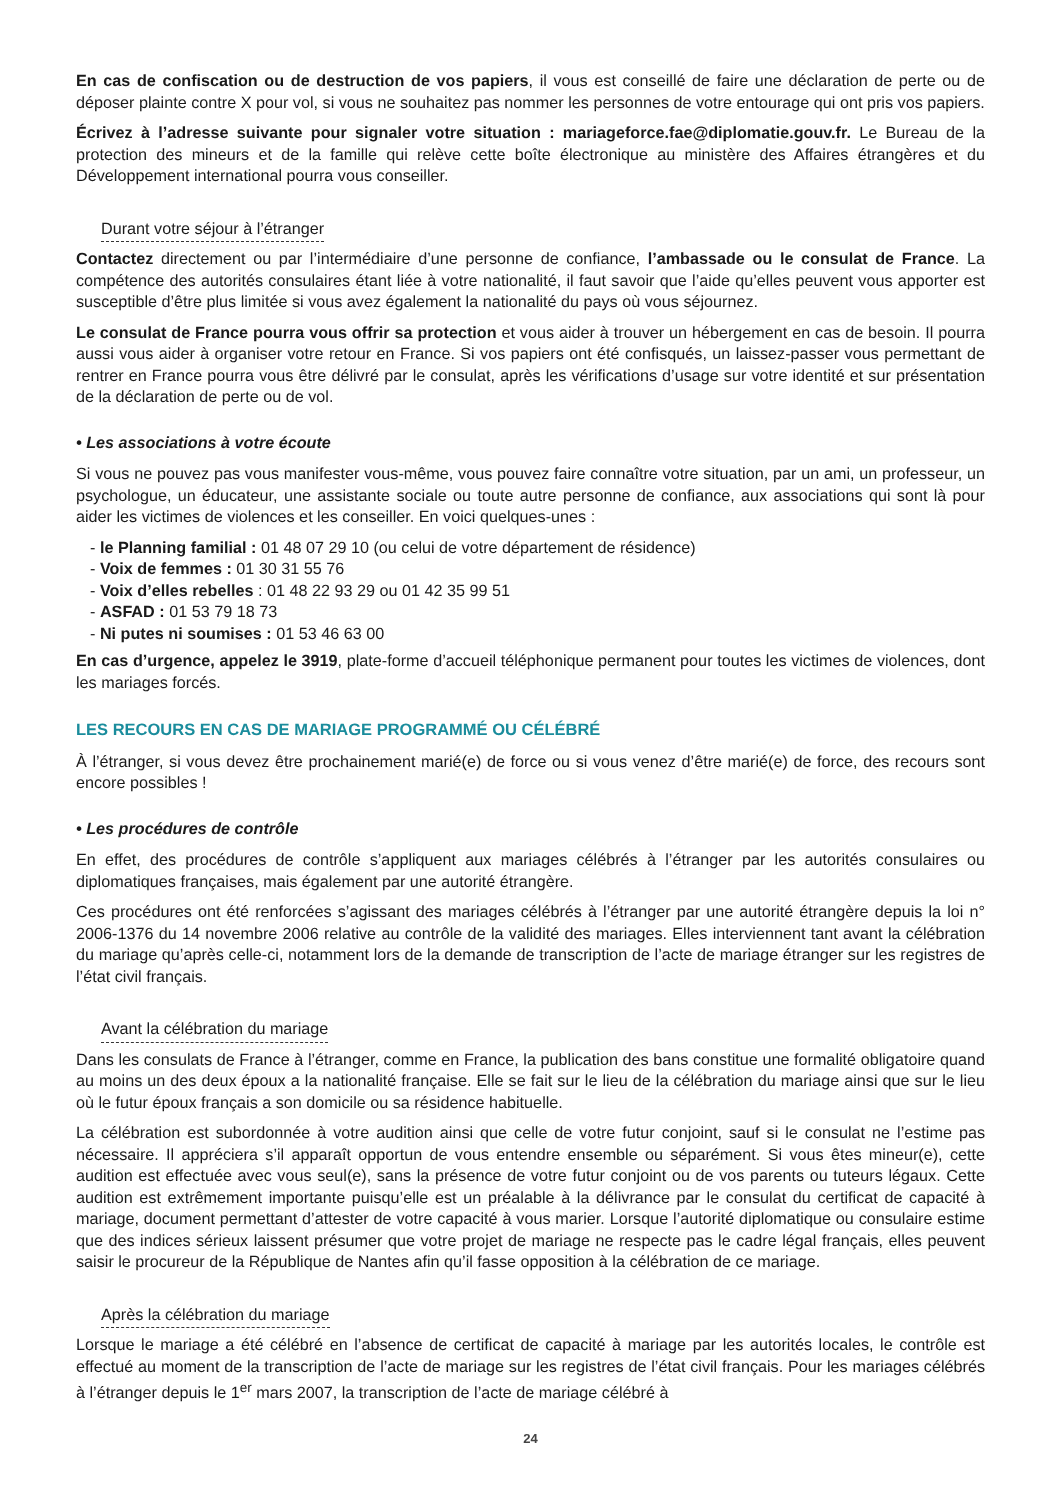En cas de confiscation ou de destruction de vos papiers, il vous est conseillé de faire une déclaration de perte ou de déposer plainte contre X pour vol, si vous ne souhaitez pas nommer les personnes de votre entourage qui ont pris vos papiers.
Écrivez à l’adresse suivante pour signaler votre situation : mariageforce.fae@diplomatie.gouv.fr. Le Bureau de la protection des mineurs et de la famille qui relève cette boîte électronique au ministère des Affaires étrangères et du Développement international pourra vous conseiller.
Durant votre séjour à l’étranger
Contactez directement ou par l’intermédiaire d’une personne de confiance, l’ambassade ou le consulat de France. La compétence des autorités consulaires étant liée à votre nationalité, il faut savoir que l’aide qu’elles peuvent vous apporter est susceptible d’être plus limitée si vous avez également la nationalité du pays où vous séjournez.
Le consulat de France pourra vous offrir sa protection et vous aider à trouver un hébergement en cas de besoin. Il pourra aussi vous aider à organiser votre retour en France. Si vos papiers ont été confisqués, un laissez-passer vous permettant de rentrer en France pourra vous être délivré par le consulat, après les vérifications d’usage sur votre identité et sur présentation de la déclaration de perte ou de vol.
• Les associations à votre écoute
Si vous ne pouvez pas vous manifester vous-même, vous pouvez faire connaître votre situation, par un ami, un professeur, un psychologue, un éducateur, une assistante sociale ou toute autre personne de confiance, aux associations qui sont là pour aider les victimes de violences et les conseiller. En voici quelques-unes :
- le Planning familial : 01 48 07 29 10 (ou celui de votre département de résidence)
- Voix de femmes : 01 30 31 55 76
- Voix d’elles rebelles : 01 48 22 93 29 ou 01 42 35 99 51
- ASFAD : 01 53 79 18 73
- Ni putes ni soumises : 01 53 46 63 00
En cas d’urgence, appelez le 3919, plate-forme d’accueil téléphonique permanent pour toutes les victimes de violences, dont les mariages forcés.
LES RECOURS EN CAS DE MARIAGE PROGRAMMÉ OU CÉLÉBRÉ
À l’étranger, si vous devez être prochainement marié(e) de force ou si vous venez d’être marié(e) de force, des recours sont encore possibles !
• Les procédures de contrôle
En effet, des procédures de contrôle s’appliquent aux mariages célébrés à l’étranger par les autorités consulaires ou diplomatiques françaises, mais également par une autorité étrangère.
Ces procédures ont été renforcées s’agissant des mariages célébrés à l’étranger par une autorité étrangère depuis la loi n° 2006-1376 du 14 novembre 2006 relative au contrôle de la validité des mariages. Elles interviennent tant avant la célébration du mariage qu’après celle-ci, notamment lors de la demande de transcription de l’acte de mariage étranger sur les registres de l’état civil français.
Avant la célébration du mariage
Dans les consulats de France à l’étranger, comme en France, la publication des bans constitue une formalité obligatoire quand au moins un des deux époux a la nationalité française. Elle se fait sur le lieu de la célébration du mariage ainsi que sur le lieu où le futur époux français a son domicile ou sa résidence habituelle.
La célébration est subordonnée à votre audition ainsi que celle de votre futur conjoint, sauf si le consulat ne l’estime pas nécessaire. Il appréciera s’il apparaît opportun de vous entendre ensemble ou séparément. Si vous êtes mineur(e), cette audition est effectuée avec vous seul(e), sans la présence de votre futur conjoint ou de vos parents ou tuteurs légaux. Cette audition est extrêmement importante puisqu’elle est un préalable à la délivrance par le consulat du certificat de capacité à mariage, document permettant d’attester de votre capacité à vous marier. Lorsque l’autorité diplomatique ou consulaire estime que des indices sérieux laissent présumer que votre projet de mariage ne respecte pas le cadre légal français, elles peuvent saisir le procureur de la République de Nantes afin qu’il fasse opposition à la célébration de ce mariage.
Après la célébration du mariage
Lorsque le mariage a été célébré en l’absence de certificat de capacité à mariage par les autorités locales, le contrôle est effectué au moment de la transcription de l’acte de mariage sur les registres de l’état civil français. Pour les mariages célébrés à l’étranger depuis le 1<sup>er</sup> mars 2007, la transcription de l’acte de mariage célébré à
24